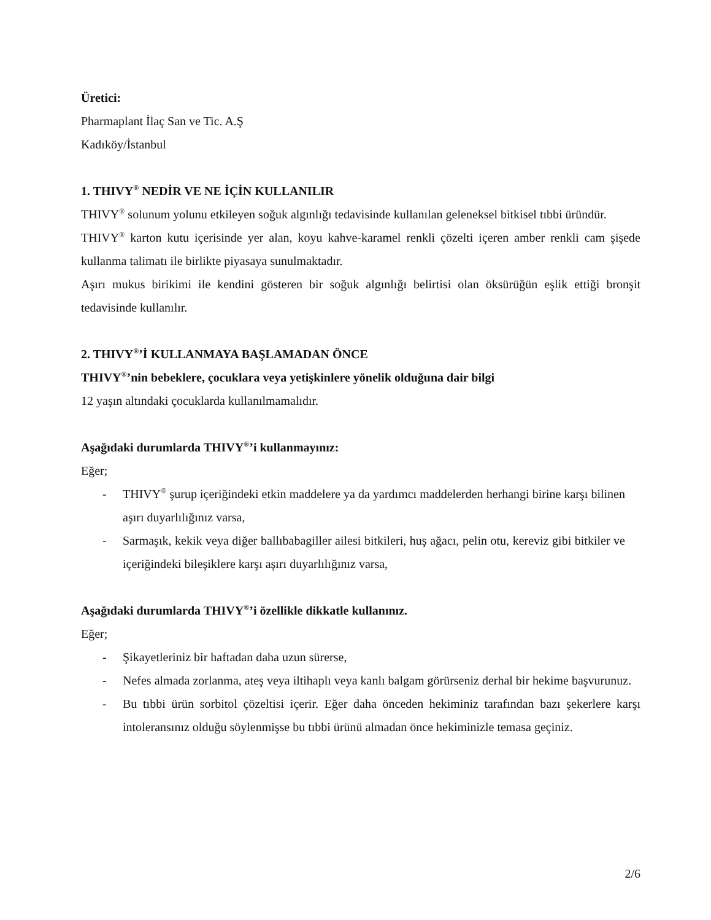Üretici:
Pharmaplant İlaç San ve Tic. A.Ş
Kadıköy/İstanbul
1. THIVY<sup>®</sup> NEDİR VE NE İÇİN KULLANILIR
THIVY<sup>®</sup> solunum yolunu etkileyen soğuk algınlığı tedavisinde kullanılan geleneksel bitkisel tıbbi üründür.
THIVY<sup>®</sup> karton kutu içerisinde yer alan, koyu kahve-karamel renkli çözelti içeren amber renkli cam şişede kullanma talimatı ile birlikte piyasaya sunulmaktadır.
Aşırı mukus birikimi ile kendini gösteren bir soğuk algınlığı belirtisi olan öksürüğün eşlik ettiği bronşit tedavisinde kullanılır.
2. THIVY<sup>®</sup>’İ KULLANMAYA BAŞLAMADAN ÖNCE
THIVY<sup>®</sup>’nin bebeklere, çocuklara veya yetişkinlere yönelik olduğuna dair bilgi
12 yaşın altındaki çocuklarda kullanılmamalıdır.
Aşağıdaki durumlarda THIVY<sup>®</sup>’i kullanmayınız:
Eğer;
- THIVY<sup>®</sup> şurup içeriğindeki etkin maddelere ya da yardımcı maddelerden herhangi birine karşı bilinen aşırı duyarlılığınız varsa,
- Sarmaşık, kekik veya diğer ballıbabagiller ailesi bitkileri, huş ağacı, pelin otu, kereviz gibi bitkiler ve içeriğindeki bileşiklere karşı aşırı duyarlılığınız varsa,
Aşağıdaki durumlarda THIVY<sup>®</sup>’i özellikle dikkatle kullanınız.
Eğer;
- Şikayetleriniz bir haftadan daha uzun sürerse,
- Nefes almada zorlanma, ateş veya iltihaplı veya kanlı balgam görürseniz derhal bir hekime başvurunuz.
- Bu tıbbi ürün sorbitol çözeltisi içerir. Eğer daha önceden hekiminiz tarafından bazı şekerlere karşı intoleransınız olduğu söylenmişse bu tıbbi ürünü almadan önce hekiminizle temasa geçiniz.
2/6